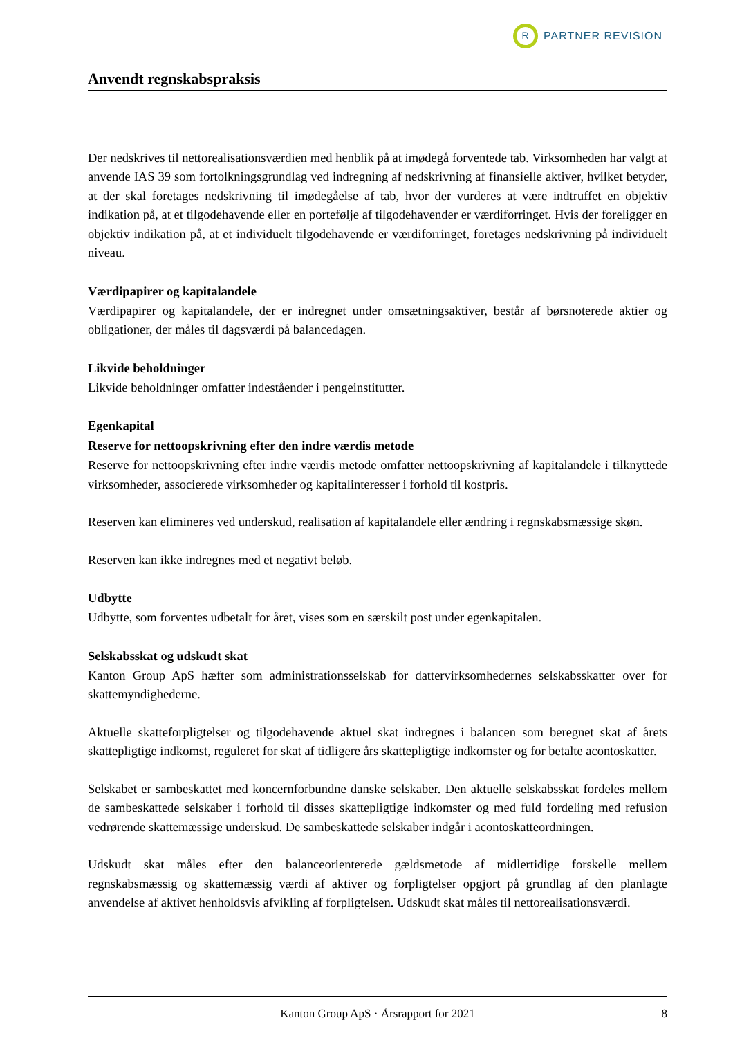R
PARTNER REVISION
Anvendt regnskabspraksis
Der nedskrives til nettorealisationsværdien med henblik på at imødegå forventede tab. Virksomheden har valgt at anvende IAS 39 som fortolkningsgrundlag ved indregning af nedskrivning af finansielle aktiver, hvilket betyder, at der skal foretages nedskrivning til imødegåelse af tab, hvor der vurderes at være indtruffet en objektiv indikation på, at et tilgodehavende eller en portefølje af tilgodehavender er værdiforringet. Hvis der foreligger en objektiv indikation på, at et individuelt tilgodehavende er værdiforringet, foretages nedskrivning på individuelt niveau.
Værdipapirer og kapitalandele
Værdipapirer og kapitalandele, der er indregnet under omsætningsaktiver, består af børsnoterede aktier og obligationer, der måles til dagsværdi på balancedagen.
Likvide beholdninger
Likvide beholdninger omfatter indeståender i pengeinstitutter.
Egenkapital
Reserve for nettoopskrivning efter den indre værdis metode
Reserve for nettoopskrivning efter indre værdis metode omfatter nettoopskrivning af kapitalandele i tilknyttede virksomheder, associerede virksomheder og kapitalinteresser i forhold til kostpris.
Reserven kan elimineres ved underskud, realisation af kapitalandele eller ændring i regnskabsmæssige skøn.
Reserven kan ikke indregnes med et negativt beløb.
Udbytte
Udbytte, som forventes udbetalt for året, vises som en særskilt post under egenkapitalen.
Selskabsskat og udskudt skat
Kanton Group ApS hæfter som administrationsselskab for dattervirksomhedernes selskabsskatter over for skattemyndighederne.
Aktuelle skatteforpligtelser og tilgodehavende aktuel skat indregnes i balancen som beregnet skat af årets skattepligtige indkomst, reguleret for skat af tidligere års skattepligtige indkomster og for betalte acontoskatter.
Selskabet er sambeskattet med koncernforbundne danske selskaber. Den aktuelle selskabsskat fordeles mellem de sambeskattede selskaber i forhold til disses skattepligtige indkomster og med fuld fordeling med refusion vedrørende skattemæssige underskud. De sambeskattede selskaber indgår i acontoskatteordningen.
Udskudt skat måles efter den balanceorienterede gældsmetode af midlertidige forskelle mellem regnskabsmæssig og skattemæssig værdi af aktiver og forpligtelser opgjort på grundlag af den planlagte anvendelse af aktivet henholdsvis afvikling af forpligtelsen. Udskudt skat måles til nettorealisationsværdi.
Kanton Group ApS · Årsrapport for 2021 8